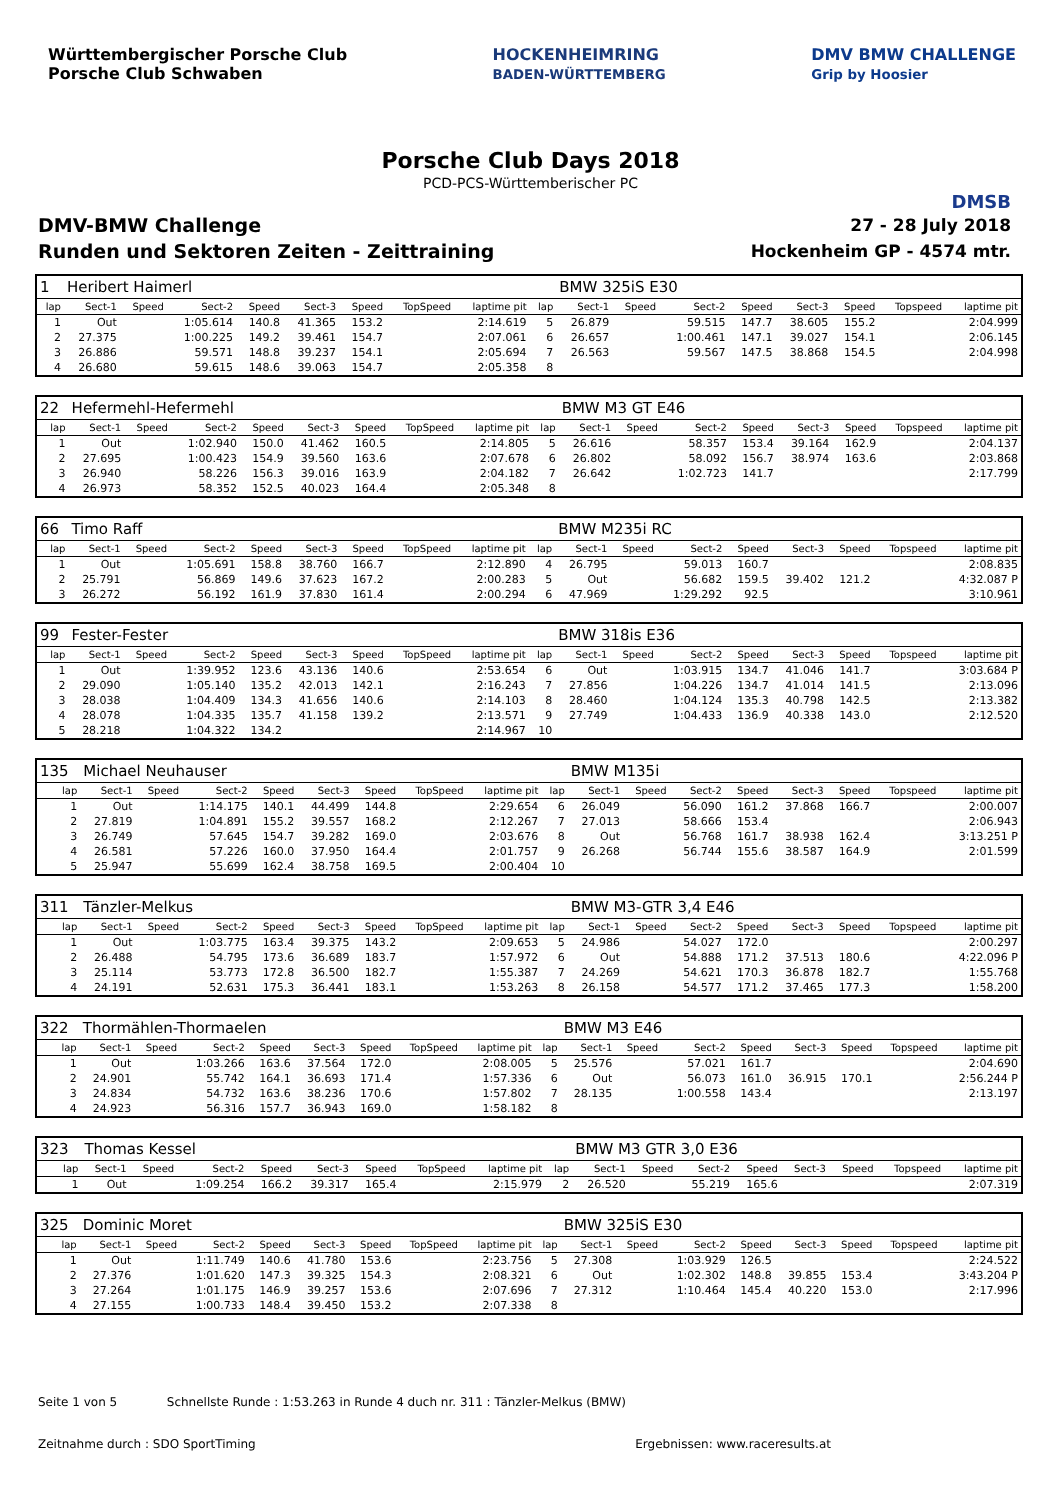Württembergischer Porsche Club
Porsche Club Schwaben
HOCKENHEIMRING
BADEN-WÜRTTEMBERG
DMV BMW CHALLENGE
Grip by Hoosier
Porsche Club Days 2018
PCD-PCS-Württemberischer PC
DMSB
DMV-BMW Challenge
Runden und Sektoren Zeiten - Zeittraining
27 - 28 July 2018
Hockenheim GP - 4574 mtr.
| 1 | Heribert Haimerl | | | | | | | | | BMW 325iS E30 | | | | | | | |
| lap | Sect-1 | Speed | Sect-2 | Speed | Sect-3 | Speed | TopSpeed | laptime pit | lap | Sect-1 | Speed | Sect-2 | Speed | Sect-3 | Speed | Topspeed | laptime pit |
| 1 | Out | | 1:05.614 | 140.8 | 41.365 | 153.2 | | 2:14.619 | 5 | 26.879 | | 59.515 | 147.7 | 38.605 | 155.2 | | 2:04.999 |
| 2 | 27.375 | | 1:00.225 | 149.2 | 39.461 | 154.7 | | 2:07.061 | 6 | 26.657 | | 1:00.461 | 147.1 | 39.027 | 154.1 | | 2:06.145 |
| 3 | 26.886 | | 59.571 | 148.8 | 39.237 | 154.1 | | 2:05.694 | 7 | 26.563 | | 59.567 | 147.5 | 38.868 | 154.5 | | 2:04.998 |
| 4 | 26.680 | | 59.615 | 148.6 | 39.063 | 154.7 | | 2:05.358 | 8 | | | | | | | | |
| 22 | Hefermehl-Hefermehl | | | | | | | | | BMW M3 GT E46 | | | | | | | |
| lap | Sect-1 | Speed | Sect-2 | Speed | Sect-3 | Speed | TopSpeed | laptime pit | lap | Sect-1 | Speed | Sect-2 | Speed | Sect-3 | Speed | Topspeed | laptime pit |
| 1 | Out | | 1:02.940 | 150.0 | 41.462 | 160.5 | | 2:14.805 | 5 | 26.616 | | 58.357 | 153.4 | 39.164 | 162.9 | | 2:04.137 |
| 2 | 27.695 | | 1:00.423 | 154.9 | 39.560 | 163.6 | | 2:07.678 | 6 | 26.802 | | 58.092 | 156.7 | 38.974 | 163.6 | | 2:03.868 |
| 3 | 26.940 | | 58.226 | 156.3 | 39.016 | 163.9 | | 2:04.182 | 7 | 26.642 | | 1:02.723 | 141.7 | | | | 2:17.799 |
| 4 | 26.973 | | 58.352 | 152.5 | 40.023 | 164.4 | | 2:05.348 | 8 | | | | | | | | |
| 66 | Timo Raff | | | | | | | | | BMW M235i RC | | | | | | | |
| lap | Sect-1 | Speed | Sect-2 | Speed | Sect-3 | Speed | TopSpeed | laptime pit | lap | Sect-1 | Speed | Sect-2 | Speed | Sect-3 | Speed | Topspeed | laptime pit |
| 1 | Out | | 1:05.691 | 158.8 | 38.760 | 166.7 | | 2:12.890 | 4 | 26.795 | | 59.013 | 160.7 | | | | 2:08.835 |
| 2 | 25.791 | | 56.869 | 149.6 | 37.623 | 167.2 | | 2:00.283 | 5 | Out | | 56.682 | 159.5 | 39.402 | 121.2 | | 4:32.087 P |
| 3 | 26.272 | | 56.192 | 161.9 | 37.830 | 161.4 | | 2:00.294 | 6 | 47.969 | | 1:29.292 | 92.5 | | | | 3:10.961 |
| 99 | Fester-Fester | | | | | | | | | BMW 318is E36 | | | | | | | |
| lap | Sect-1 | Speed | Sect-2 | Speed | Sect-3 | Speed | TopSpeed | laptime pit | lap | Sect-1 | Speed | Sect-2 | Speed | Sect-3 | Speed | Topspeed | laptime pit |
| 1 | Out | | 1:39.952 | 123.6 | 43.136 | 140.6 | | 2:53.654 | 6 | Out | | 1:03.915 | 134.7 | 41.046 | 141.7 | | 3:03.684 P |
| 2 | 29.090 | | 1:05.140 | 135.2 | 42.013 | 142.1 | | 2:16.243 | 7 | 27.856 | | 1:04.226 | 134.7 | 41.014 | 141.5 | | 2:13.096 |
| 3 | 28.038 | | 1:04.409 | 134.3 | 41.656 | 140.6 | | 2:14.103 | 8 | 28.460 | | 1:04.124 | 135.3 | 40.798 | 142.5 | | 2:13.382 |
| 4 | 28.078 | | 1:04.335 | 135.7 | 41.158 | 139.2 | | 2:13.571 | 9 | 27.749 | | 1:04.433 | 136.9 | 40.338 | 143.0 | | 2:12.520 |
| 5 | 28.218 | | 1:04.322 | 134.2 | | | | 2:14.967 | 10 | | | | | | | | |
| 135 | Michael Neuhauser | | | | | | | | | BMW M135i | | | | | | | |
| lap | Sect-1 | Speed | Sect-2 | Speed | Sect-3 | Speed | TopSpeed | laptime pit | lap | Sect-1 | Speed | Sect-2 | Speed | Sect-3 | Speed | Topspeed | laptime pit |
| 1 | Out | | 1:14.175 | 140.1 | 44.499 | 144.8 | | 2:29.654 | 6 | 26.049 | | 56.090 | 161.2 | 37.868 | 166.7 | | 2:00.007 |
| 2 | 27.819 | | 1:04.891 | 155.2 | 39.557 | 168.2 | | 2:12.267 | 7 | 27.013 | | 58.666 | 153.4 | | | | 2:06.943 |
| 3 | 26.749 | | 57.645 | 154.7 | 39.282 | 169.0 | | 2:03.676 | 8 | Out | | 56.768 | 161.7 | 38.938 | 162.4 | | 3:13.251 P |
| 4 | 26.581 | | 57.226 | 160.0 | 37.950 | 164.4 | | 2:01.757 | 9 | 26.268 | | 56.744 | 155.6 | 38.587 | 164.9 | | 2:01.599 |
| 5 | 25.947 | | 55.699 | 162.4 | 38.758 | 169.5 | | 2:00.404 | 10 | | | | | | | | |
| 311 | Tänzler-Melkus | | | | | | | | | BMW M3-GTR 3,4 E46 | | | | | | | |
| lap | Sect-1 | Speed | Sect-2 | Speed | Sect-3 | Speed | TopSpeed | laptime pit | lap | Sect-1 | Speed | Sect-2 | Speed | Sect-3 | Speed | Topspeed | laptime pit |
| 1 | Out | | 1:03.775 | 163.4 | 39.375 | 143.2 | | 2:09.653 | 5 | 24.986 | | 54.027 | 172.0 | | | | 2:00.297 |
| 2 | 26.488 | | 54.795 | 173.6 | 36.689 | 183.7 | | 1:57.972 | 6 | Out | | 54.888 | 171.2 | 37.513 | 180.6 | | 4:22.096 P |
| 3 | 25.114 | | 53.773 | 172.8 | 36.500 | 182.7 | | 1:55.387 | 7 | 24.269 | | 54.621 | 170.3 | 36.878 | 182.7 | | 1:55.768 |
| 4 | 24.191 | | 52.631 | 175.3 | 36.441 | 183.1 | | 1:53.263 | 8 | 26.158 | | 54.577 | 171.2 | 37.465 | 177.3 | | 1:58.200 |
| 322 | Thormählen-Thormaelen | | | | | | | | | BMW M3 E46 | | | | | | | |
| lap | Sect-1 | Speed | Sect-2 | Speed | Sect-3 | Speed | TopSpeed | laptime pit | lap | Sect-1 | Speed | Sect-2 | Speed | Sect-3 | Speed | Topspeed | laptime pit |
| 1 | Out | | 1:03.266 | 163.6 | 37.564 | 172.0 | | 2:08.005 | 5 | 25.576 | | 57.021 | 161.7 | | | | 2:04.690 |
| 2 | 24.901 | | 55.742 | 164.1 | 36.693 | 171.4 | | 1:57.336 | 6 | Out | | 56.073 | 161.0 | 36.915 | 170.1 | | 2:56.244 P |
| 3 | 24.834 | | 54.732 | 163.6 | 38.236 | 170.6 | | 1:57.802 | 7 | 28.135 | | 1:00.558 | 143.4 | | | | 2:13.197 |
| 4 | 24.923 | | 56.316 | 157.7 | 36.943 | 169.0 | | 1:58.182 | 8 | | | | | | | | |
| 323 | Thomas Kessel | | | | | | | | | BMW M3 GTR 3,0 E36 | | | | | | | |
| lap | Sect-1 | Speed | Sect-2 | Speed | Sect-3 | Speed | TopSpeed | laptime pit | lap | Sect-1 | Speed | Sect-2 | Speed | Sect-3 | Speed | Topspeed | laptime pit |
| 1 | Out | | 1:09.254 | 166.2 | 39.317 | 165.4 | | 2:15.979 | 2 | 26.520 | | 55.219 | 165.6 | | | | 2:07.319 |
| 325 | Dominic Moret | | | | | | | | | BMW 325iS E30 | | | | | | | |
| lap | Sect-1 | Speed | Sect-2 | Speed | Sect-3 | Speed | TopSpeed | laptime pit | lap | Sect-1 | Speed | Sect-2 | Speed | Sect-3 | Speed | Topspeed | laptime pit |
| 1 | Out | | 1:11.749 | 140.6 | 41.780 | 153.6 | | 2:23.756 | 5 | 27.308 | | 1:03.929 | 126.5 | | | | 2:24.522 |
| 2 | 27.376 | | 1:01.620 | 147.3 | 39.325 | 154.3 | | 2:08.321 | 6 | Out | | 1:02.302 | 148.8 | 39.855 | 153.4 | | 3:43.204 P |
| 3 | 27.264 | | 1:01.175 | 146.9 | 39.257 | 153.6 | | 2:07.696 | 7 | 27.312 | | 1:10.464 | 145.4 | 40.220 | 153.0 | | 2:17.996 |
| 4 | 27.155 | | 1:00.733 | 148.4 | 39.450 | 153.2 | | 2:07.338 | 8 | | | | | | | | |
Seite 1 von 5 Schnellste Runde : 1:53.263 in Runde 4 duch nr. 311 : Tänzler-Melkus (BMW)
Zeitnahme durch : SDO SportTiming Ergebnissen: www.raceresults.at